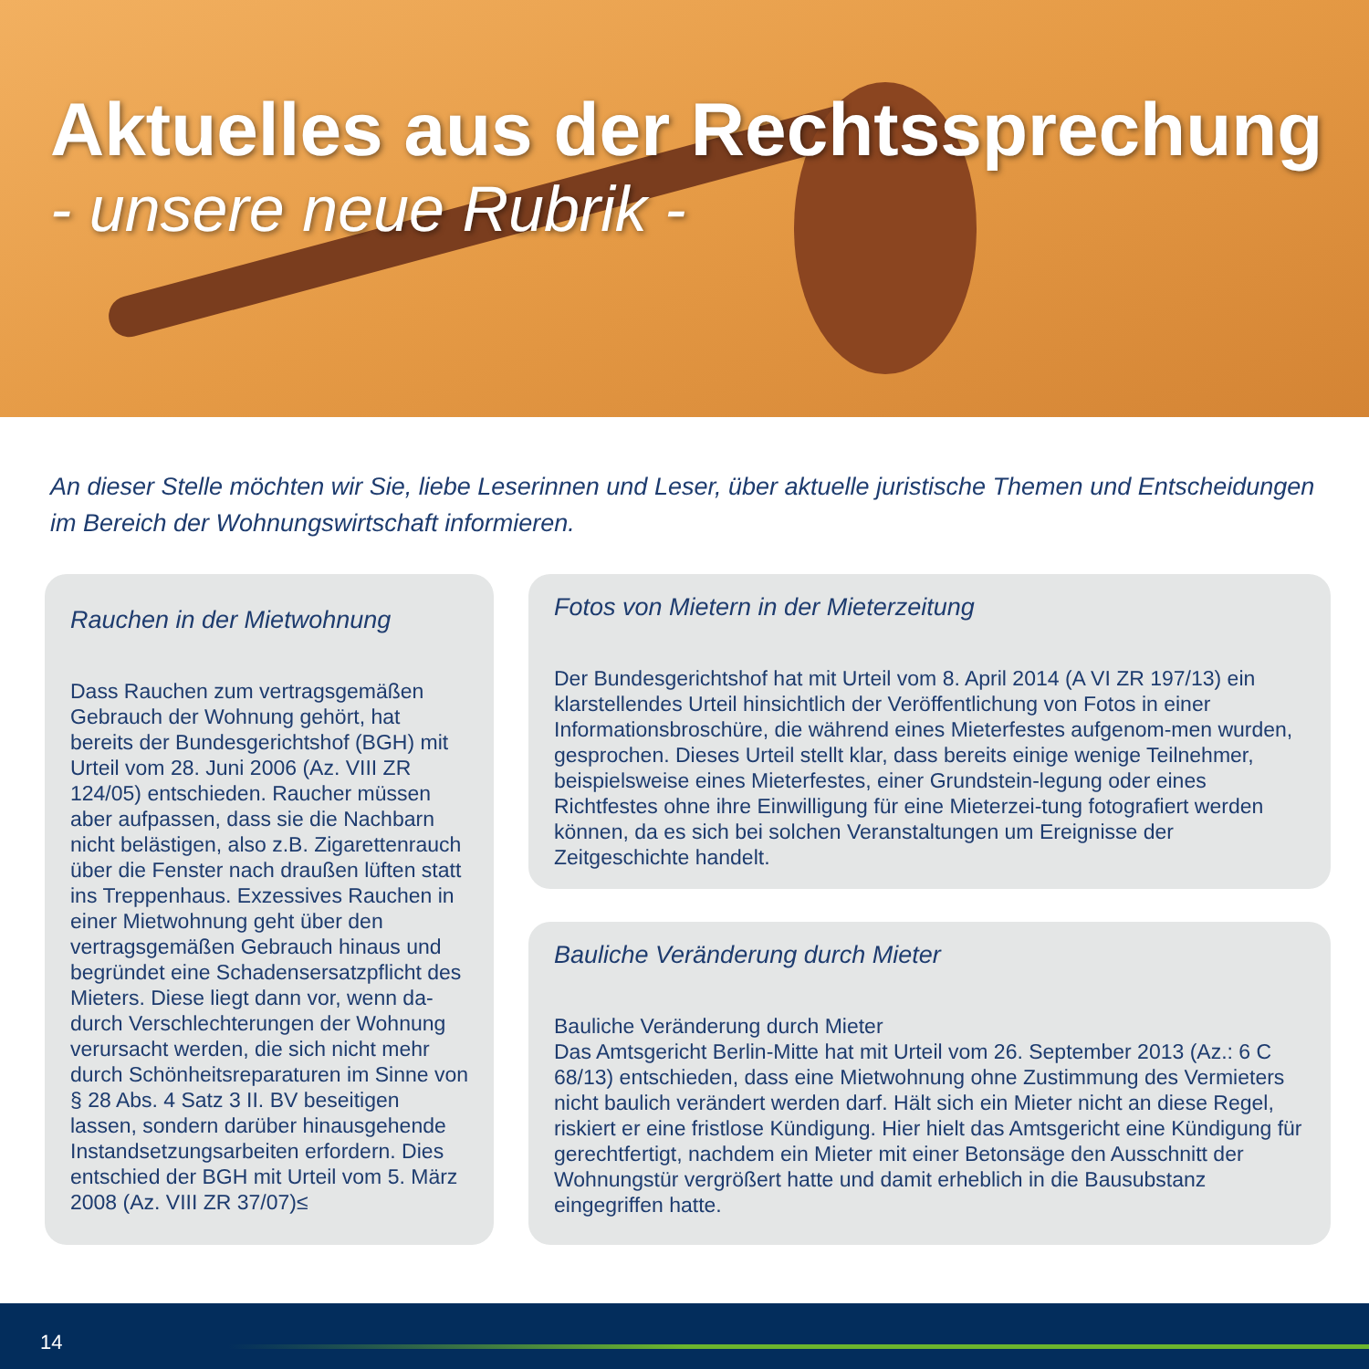Aktuelles aus der Rechtssprechung
- unsere neue Rubrik -
An dieser Stelle möchten wir Sie, liebe Leserinnen und Leser, über aktuelle juristische Themen und Entscheidungen im Bereich der Wohnungswirtschaft informieren.
Rauchen in der Mietwohnung
Dass Rauchen zum vertragsgemäßen Gebrauch der Wohnung gehört, hat bereits der Bundesgerichtshof (BGH) mit Urteil vom 28. Juni 2006 (Az. VIII ZR 124/05) entschieden. Raucher müssen aber aufpassen, dass sie die Nachbarn nicht belästigen, also z.B. Zigarettenrauch über die Fenster nach draußen lüften statt ins Treppenhaus. Exzessives Rauchen in einer Mietwohnung geht über den vertragsgemäßen Gebrauch hinaus und begründet eine Schadensersatzpflicht des Mieters. Diese liegt dann vor, wenn da-durch Verschlechterungen der Wohnung verursacht werden, die sich nicht mehr durch Schönheitsreparaturen im Sinne von § 28 Abs. 4 Satz 3 II. BV beseitigen lassen, sondern darüber hinausgehende Instandsetzungsarbeiten erfordern. Dies entschied der BGH mit Urteil vom 5. März 2008 (Az. VIII ZR 37/07)≤
Fotos von Mietern in der Mieterzeitung
Der Bundesgerichtshof hat mit Urteil vom 8. April 2014 (A VI ZR 197/13) ein klarstellendes Urteil hinsichtlich der Veröffentlichung von Fotos in einer Informationsbroschüre, die während eines Mieterfestes aufgenom-men wurden, gesprochen. Dieses Urteil stellt klar, dass bereits einige wenige Teilnehmer, beispielsweise eines Mieterfestes, einer Grundstein-legung oder eines Richtfestes ohne ihre Einwilligung für eine Mieterzei-tung fotografiert werden können, da es sich bei solchen Veranstaltungen um Ereignisse der Zeitgeschichte handelt.
Bauliche Veränderung durch Mieter
Bauliche Veränderung durch Mieter
Das Amtsgericht Berlin-Mitte hat mit Urteil vom 26. September 2013 (Az.: 6 C 68/13) entschieden, dass eine Mietwohnung ohne Zustimmung des Vermieters nicht baulich verändert werden darf. Hält sich ein Mieter nicht an diese Regel, riskiert er eine fristlose Kündigung. Hier hielt das Amtsgericht eine Kündigung für gerechtfertigt, nachdem ein Mieter mit einer Betonsäge den Ausschnitt der Wohnungstür vergrößert hatte und damit erheblich in die Bausubstanz eingegriffen hatte.
14